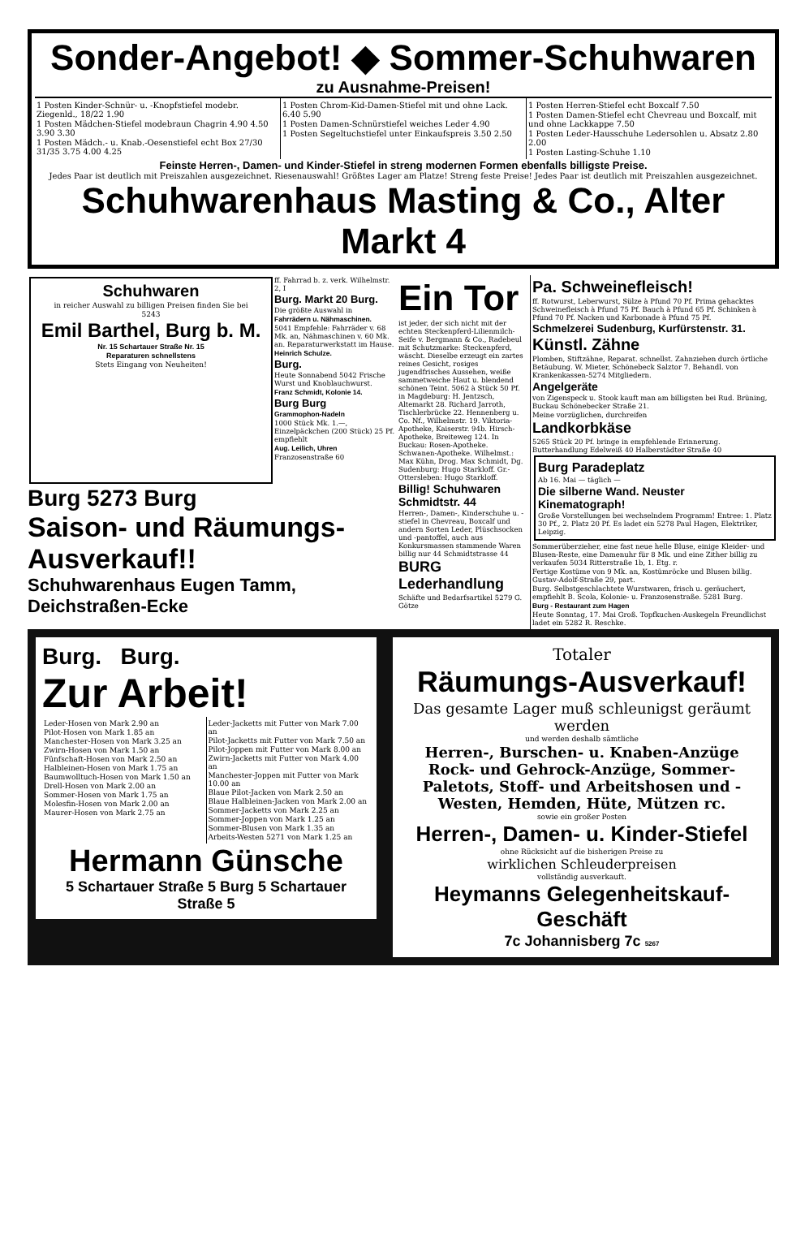Sonder-Angebot! ◆ Sommer-Schuhwaren
zu Ausnahme-Preisen!
1 Posten Kinder-Schnür- u. -Knopfstiefel modebr. Ziegenld., 18/22 1.90
1 Posten Mädchen-Stiefel modebraun Chagrin 4.90 4.50 3.90 3.30
1 Posten Mädch.- u. Knab.-Oesenstiefel echt Box 27/30 31/35 3.75 4.00 4.25
1 Posten Chrom-Kid-Damen-Stiefel mit und ohne Lack. 6.40 5.90
1 Posten Damen-Schnürstiefel weiches Leder 4.90
1 Posten Segeltuchstiefel unter Einkaufspreis 3.50 2.50
1 Posten Herren-Stiefel echt Boxcalf 7.50
1 Posten Damen-Stiefel echt Chevreau und Boxcalf, mit und ohne Lackkappe 7.50
1 Posten Leder-Hausschuhe Ledersohlen u. Absatz 2.80 2.00
1 Posten Lasting-Schuhe 1.10
Feinste Herren-, Damen- und Kinder-Stiefel in streng modernen Formen ebenfalls billigste Preise.
Jedes Paar ist deutlich mit Preiszahlen ausgezeichnet. Riesenauswahl! Größtes Lager am Platze! Streng feste Preise! Jedes Paar ist deutlich mit Preiszahlen ausgezeichnet.
Schuhwarenhaus Masting & Co., Alter Markt 4
Schuhwaren
in reicher Auswahl zu billigen Preisen finden Sie bei
5243
Emil Barthel, Burg b. M.
Nr. 15 Schartauer Straße Nr. 15
Reparaturen schnellstens
Stets Eingang von Neuheiten!
ff. Fahrrad b. z. verk. Wilhelmstr. 2, I
Burg. Markt 20 Burg.
Die größte Auswahl in
Fahrrädern u. Nähmaschinen.
5041 Empfehle: Fahrräder v. 68 Mk. an, Nähmaschinen v. 60 Mk. an. Reparaturwerkstatt im Hause.
Heinrich Schulze.
Burg.
Heute Sonnabend 5042 Frische Wurst und Knoblauchwurst.
Franz Schmidt, Kolonie 14.
Burg Burg
Grammophon-Nadeln
1000 Stück Mk. 1.—, Einzelpäckchen (200 Stück) 25 Pf. empfiehlt
Aug. Leilich, Uhren
Franzosenstraße 60
Burg 5273 Burg
Saison- und Räumungs-Ausverkauf!!
Schuhwarenhaus Eugen Tamm, Deichstraßen-Ecke
Ein Tor
ist jeder, der sich nicht mit der echten Steckenpferd-Lilienmilch-Seife v. Bergmann & Co., Radebeul mit Schutzmarke: Steckenpferd, wäscht. Dieselbe erzeugt ein zartes reines Gesicht, rosiges jugendfrisches Aussehen, weiße sammetweiche Haut u. blendend schönen Teint. 5062 à Stück 50 Pf. in Magdeburg: H. Jentzsch, Altemarkt 28. Richard Jarroth, Tischlerbrücke 22. Hennenberg u. Co. Nf., Wilhelmstr. 19. Viktoria-Apotheke, Kaiserstr. 94b. Hirsch-Apotheke, Breiteweg 124. In Buckau: Rosen-Apotheke. Schwanen-Apotheke. Wilhelmst.: Max Kühn, Drog. Max Schmidt, Dg. Sudenburg: Hugo Starkloff. Gr.-Ottersleben: Hugo Starkloff.
Billig! Schuhwaren Schmidtstr. 44
Herren-, Damen-, Kinderschuhe u. -stiefel in Chevreau, Boxcalf und andern Sorten Leder, Plüschsocken und -pantoffel, auch aus Konkursmassen stammende Waren billig nur 44 Schmidtstrasse 44
BURG Lederhandlung
Schäfte und Bedarfsartikel 5279 G. Götze
Pa. Schweinefleisch!
ff. Rotwurst, Leberwurst, Sülze à Pfund 70 Pf. Prima gehacktes Schweinefleisch à Pfund 75 Pf. Bauch à Pfund 65 Pf. Schinken à Pfund 70 Pf. Nacken und Karbonade à Pfund 75 Pf.
Schmelzerei Sudenburg, Kurfürstenstr. 31.
Künstl. Zähne
Plomben, Stiftzähne, Reparat. schnellst. Zahnziehen durch örtliche Betäubung. W. Mieter, Schönebeck Salztor 7. Behandl. von Krankenkassen-5274 Mitgliedern.
Angelgeräte
von Zigenspeck u. Stook kauft man am billigsten bei Rud. Brüning, Buckau Schönebecker Straße 21.
Meine vorzüglichen, durchreifen
Landkorbkäse
5265 Stück 20 Pf. bringe in empfehlende Erinnerung. Butterhandlung Edelweiß 40 Halberstädter Straße 40
Burg Paradeplatz
Ab 16. Mai — täglich —
Die silberne Wand. Neuster Kinematograph!
Große Vorstellungen bei wechselndem Programm! Entree: 1. Platz 30 Pf., 2. Platz 20 Pf. Es ladet ein 5278 Paul Hagen, Elektriker, Leipzig.
Sommerüberzieher, eine fast neue helle Bluse, einige Kleider- und Blusen-Reste, eine Damenuhr für 8 Mk. und eine Zither billig zu verkaufen 5034 Ritterstraße 1b, 1. Etg. r.
Fertige Kostüme von 9 Mk. an, Kostümröcke und Blusen billig. Gustav-Adolf-Straße 29, part.
Burg. Selbstgeschlachtete Wurstwaren, frisch u. geräuchert, empfiehlt B. Scola, Kolonie- u. Franzosenstraße. 5281 Burg.
Burg - Restaurant zum Hagen
Heute Sonntag, 17. Mai Groß. Topfkuchen-Auskegeln Freundlichst ladet ein 5282 R. Reschke.
Burg. Burg.
Zur Arbeit!
Leder-Hosen von Mark 2.90 an
Pilot-Hosen von Mark 1.85 an
Manchester-Hosen von Mark 3.25 an
Zwirn-Hosen von Mark 1.50 an
Fünfschaft-Hosen von Mark 2.50 an
Halbleinen-Hosen von Mark 1.75 an
Baumwolltuch-Hosen von Mark 1.50 an
Drell-Hosen von Mark 2.00 an
Sommer-Hosen von Mark 1.75 an
Molesfin-Hosen von Mark 2.00 an
Maurer-Hosen von Mark 2.75 an
Leder-Jacketts mit Futter von Mark 7.00 an
Pilot-Jacketts mit Futter von Mark 7.50 an
Pilot-Joppen mit Futter von Mark 8.00 an
Zwirn-Jacketts mit Futter von Mark 4.00 an
Manchester-Joppen mit Futter von Mark 10.00 an
Blaue Pilot-Jacken von Mark 2.50 an
Blaue Halbleinen-Jacken von Mark 2.00 an
Sommer-Jacketts von Mark 2.25 an
Sommer-Joppen von Mark 1.25 an
Sommer-Blusen von Mark 1.35 an
Arbeits-Westen 5271 von Mark 1.25 an
Hermann Günsche
5 Schartauer Straße 5 Burg 5 Schartauer Straße 5
Totaler
Räumungs-Ausverkauf!
Das gesamte Lager muß schleunigst geräumt werden
und werden deshalb sämtliche
Herren-, Burschen- u. Knaben-Anzüge Rock- und Gehrock-Anzüge, Sommer-Paletots, Stoff- und Arbeitshosen und -Westen, Hemden, Hüte, Mützen rc.
sowie ein großer Posten
Herren-, Damen- u. Kinder-Stiefel
ohne Rücksicht auf die bisherigen Preise zu
wirklichen Schleuderpreisen
vollständig ausverkauft.
Heymanns Gelegenheitskauf-Geschäft
7c Johannisberg 7c 5267